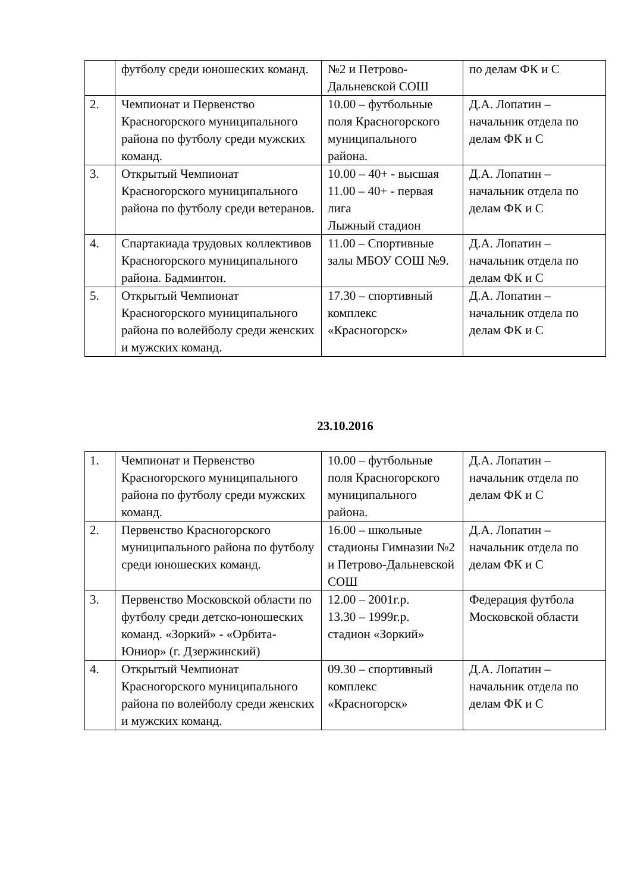| | футболу среди юношеских команд. | №2 и Петрово-Дальневской СОШ | по делам ФК и С |
| 2. | Чемпионат и Первенство Красногорского муниципального района по футболу среди мужских команд. | 10.00 – футбольные поля Красногорского муниципального района. | Д.А. Лопатин – начальник отдела по делам ФК и С |
| 3. | Открытый Чемпионат Красногорского муниципального района по футболу среди ветеранов. | 10.00 – 40+ - высшая 11.00 – 40+ - первая лига Лыжный стадион | Д.А. Лопатин – начальник отдела по делам ФК и С |
| 4. | Спартакиада трудовых коллективов Красногорского муниципального района. Бадминтон. | 11.00 – Спортивные залы МБОУ СОШ №9. | Д.А. Лопатин – начальник отдела по делам ФК и С |
| 5. | Открытый Чемпионат Красногорского муниципального района по волейболу среди женских и мужских команд. | 17.30 – спортивный комплекс «Красногорск» | Д.А. Лопатин – начальник отдела по делам ФК и С |
23.10.2016
| 1. | Чемпионат и Первенство Красногорского муниципального района по футболу среди мужских команд. | 10.00 – футбольные поля Красногорского муниципального района. | Д.А. Лопатин – начальник отдела по делам ФК и С |
| 2. | Первенство Красногорского муниципального района по футболу среди юношеских команд. | 16.00 – школьные стадионы Гимназии №2 и Петрово-Дальневской СОШ | Д.А. Лопатин – начальник отдела по делам ФК и С |
| 3. | Первенство Московской области по футболу среди детско-юношеских команд. «Зоркий» - «Орбита-Юниор» (г. Дзержинский) | 12.00 – 2001г.р. 13.30 – 1999г.р. стадион «Зоркий» | Федерация футбола Московской области |
| 4. | Открытый Чемпионат Красногорского муниципального района по волейболу среди женских и мужских команд. | 09.30 – спортивный комплекс «Красногорск» | Д.А. Лопатин – начальник отдела по делам ФК и С |